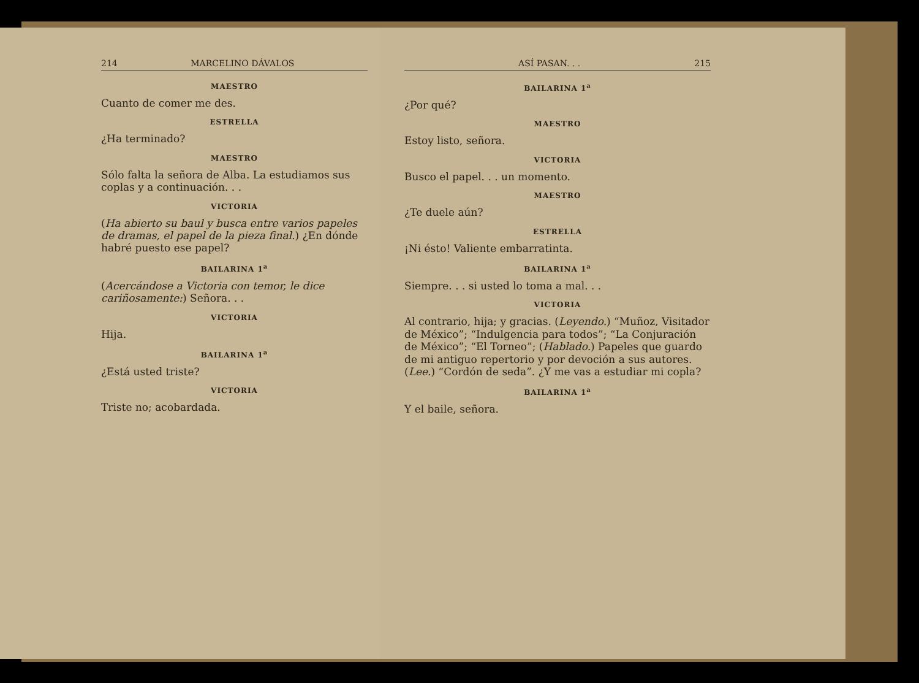214 MARCELINO DÁVALOS
MAESTRO
Cuanto de comer me des.
ESTRELLA
¿Ha terminado?
MAESTRO
Sólo falta la señora de Alba. La estudiamos sus coplas y a continuación. . .
VICTORIA
(Ha abierto su baul y busca entre varios papeles de dramas, el papel de la pieza final.) ¿En dónde habré puesto ese papel?
BAILARINA 1<sup>a</sup>
(Acercándose a Victoria con temor, le dice cariñosamente:) Señora. . .
VICTORIA
Hija.
BAILARINA 1<sup>a</sup>
¿Está usted triste?
VICTORIA
Triste no; acobardada.
ASÍ PASAN. . . 215
BAILARINA 1<sup>a</sup>
¿Por qué?
MAESTRO
Estoy listo, señora.
VICTORIA
Busco el papel. . . un momento.
MAESTRO
¿Te duele aún?
ESTRELLA
¡Ni ésto! Valiente embarratinta.
BAILARINA 1<sup>a</sup>
Siempre. . . si usted lo toma a mal. . .
VICTORIA
Al contrario, hija; y gracias. (Leyendo.) “Muñoz, Visitador de México”; “Indulgencia para todos”; “La Conjuración de México”; “El Torneo”; (Hablado.) Papeles que guardo de mi antiguo repertorio y por devoción a sus autores. (Lee.) “Cordón de seda”. ¿Y me vas a estudiar mi copla?
BAILARINA 1<sup>a</sup>
Y el baile, señora.